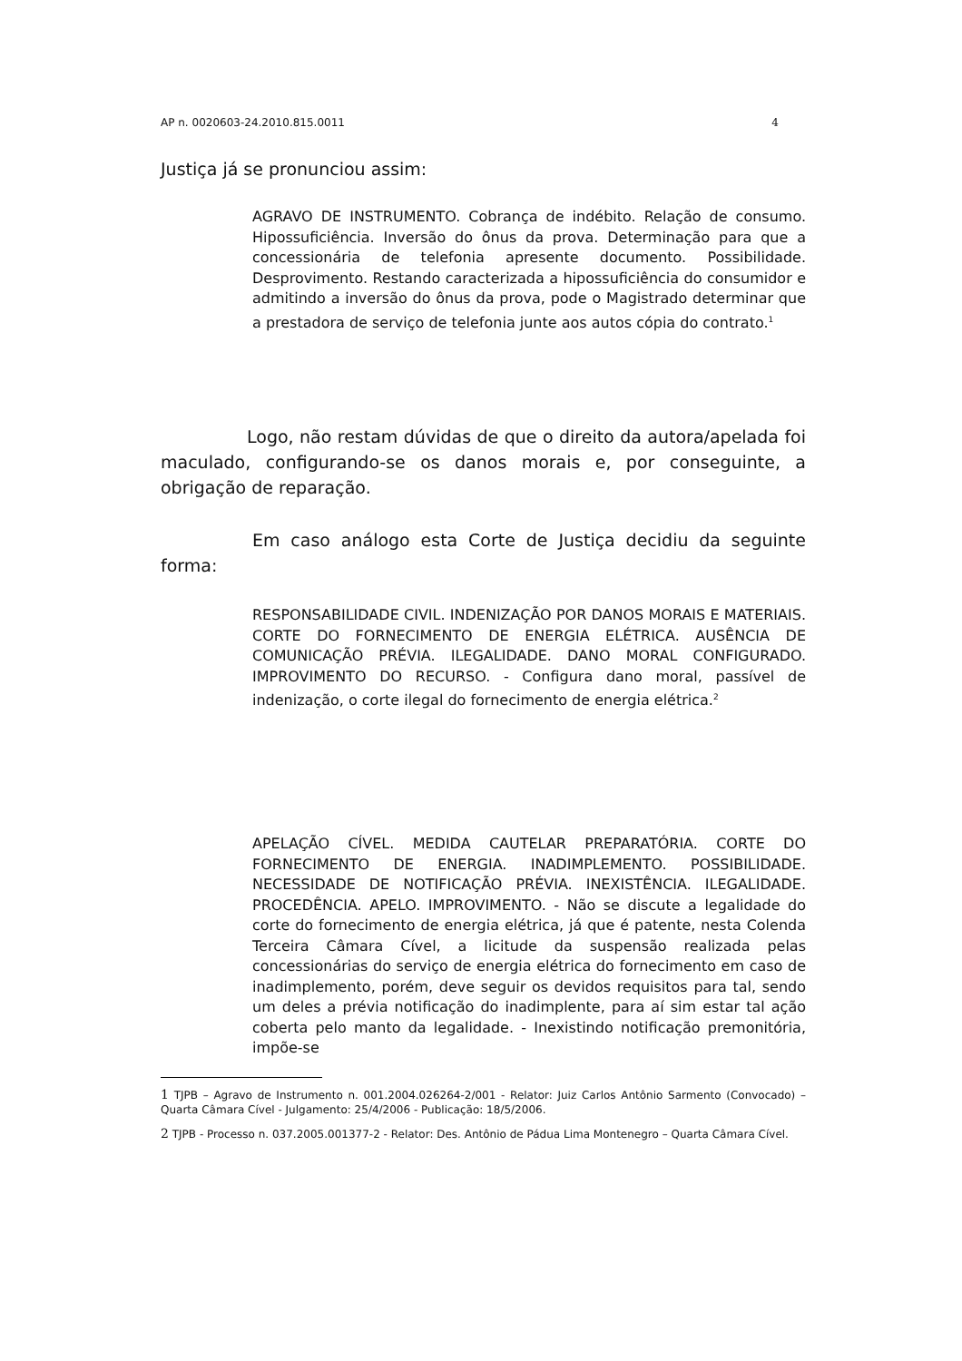AP n. 0020603-24.2010.815.0011 4
Justiça já se pronunciou assim:
AGRAVO DE INSTRUMENTO. Cobrança de indébito. Relação de consumo. Hipossuficiência. Inversão do ônus da prova. Determinação para que a concessionária de telefonia apresente documento. Possibilidade. Desprovimento. Restando caracterizada a hipossuficiência do consumidor e admitindo a inversão do ônus da prova, pode o Magistrado determinar que a prestadora de serviço de telefonia junte aos autos cópia do contrato.<sup>1</sup>
Logo, não restam dúvidas de que o direito da autora/apelada foi maculado, configurando-se os danos morais e, por conseguinte, a obrigação de reparação.
Em caso análogo esta Corte de Justiça decidiu da seguinte forma:
RESPONSABILIDADE CIVIL. INDENIZAÇÃO POR DANOS MORAIS E MATERIAIS. CORTE DO FORNECIMENTO DE ENERGIA ELÉTRICA. AUSÊNCIA DE COMUNICAÇÃO PRÉVIA. ILEGALIDADE. DANO MORAL CONFIGURADO. IMPROVIMENTO DO RECURSO. - Configura dano moral, passível de indenização, o corte ilegal do fornecimento de energia elétrica.<sup>2</sup>
APELAÇÃO CÍVEL. MEDIDA CAUTELAR PREPARATÓRIA. CORTE DO FORNECIMENTO DE ENERGIA. INADIMPLEMENTO. POSSIBILIDADE. NECESSIDADE DE NOTIFICAÇÃO PRÉVIA. INEXISTÊNCIA. ILEGALIDADE. PROCEDÊNCIA. APELO. IMPROVIMENTO. - Não se discute a legalidade do corte do fornecimento de energia elétrica, já que é patente, nesta Colenda Terceira Câmara Cível, a licitude da suspensão realizada pelas concessionárias do serviço de energia elétrica do fornecimento em caso de inadimplemento, porém, deve seguir os devidos requisitos para tal, sendo um deles a prévia notificação do inadimplente, para aí sim estar tal ação coberta pelo manto da legalidade. - Inexistindo notificação premonitória, impõe-se
1 TJPB – Agravo de Instrumento n. 001.2004.026264-2/001 - Relator: Juiz Carlos Antônio Sarmento (Convocado) – Quarta Câmara Cível - Julgamento: 25/4/2006 - Publicação: 18/5/2006.
2 TJPB - Processo n. 037.2005.001377-2 - Relator: Des. Antônio de Pádua Lima Montenegro – Quarta Câmara Cível.